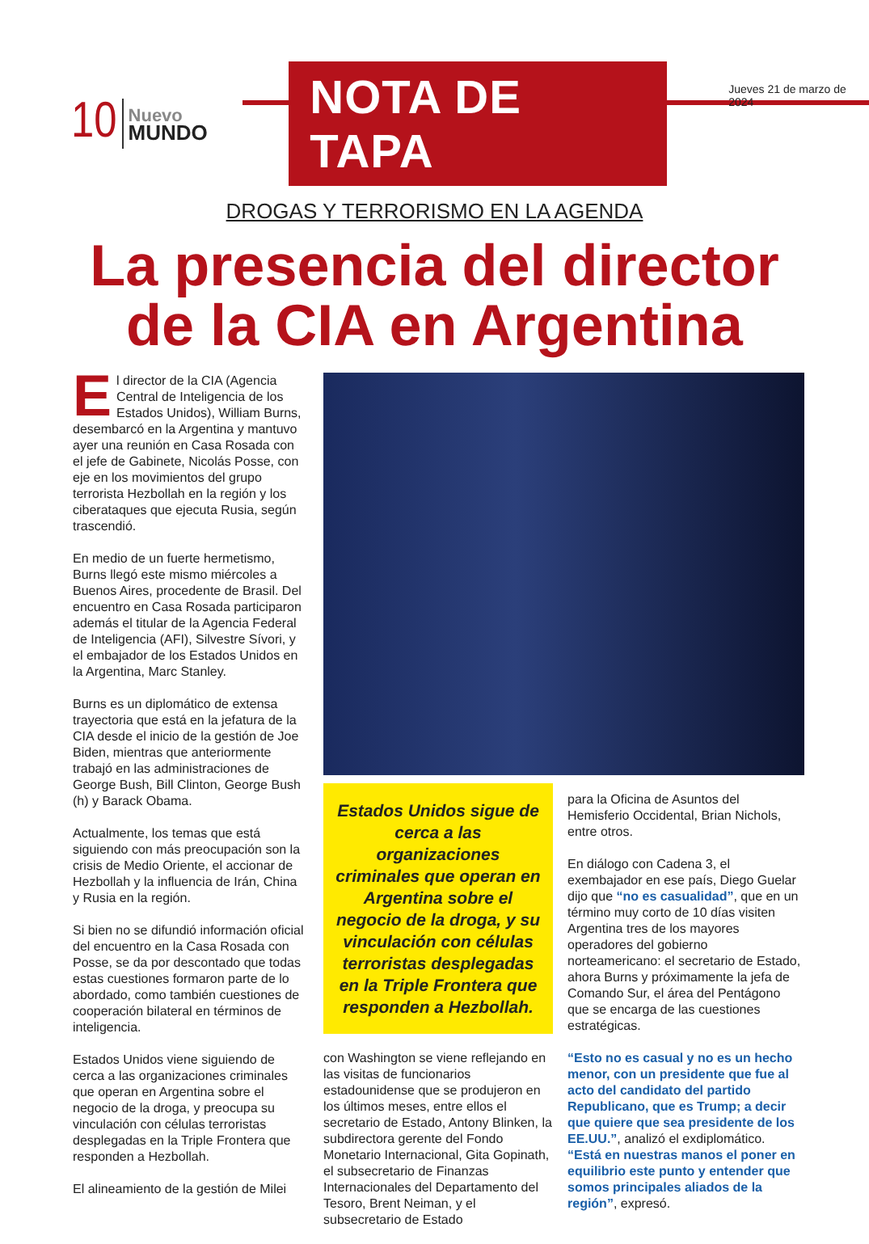10
Nuevo
MUNDO
NOTA DE TAPA
Jueves 21 de marzo de 2024
DROGAS Y TERRORISMO EN LA AGENDA
La presencia del director
de la CIA en Argentina
El director de la CIA (Agencia Central de Inteligencia de los Estados Unidos), William Burns, desembarcó en la Argentina y mantuvo ayer una reunión en Casa Rosada con el jefe de Gabinete, Nicolás Posse, con eje en los movimientos del grupo terrorista Hezbollah en la región y los ciberataques que ejecuta Rusia, según trascendió.
En medio de un fuerte hermetismo, Burns llegó este mismo miércoles a Buenos Aires, procedente de Brasil. Del encuentro en Casa Rosada participaron además el titular de la Agencia Federal de Inteligencia (AFI), Silvestre Sívori, y el embajador de los Estados Unidos en la Argentina, Marc Stanley.
Burns es un diplomático de extensa trayectoria que está en la jefatura de la CIA desde el inicio de la gestión de Joe Biden, mientras que anteriormente trabajó en las administraciones de George Bush, Bill Clinton, George Bush (h) y Barack Obama.
Actualmente, los temas que está siguiendo con más preocupación son la crisis de Medio Oriente, el accionar de Hezbollah y la influencia de Irán, China y Rusia en la región.
Si bien no se difundió información oficial del encuentro en la Casa Rosada con Posse, se da por descontado que todas estas cuestiones formaron parte de lo abordado, como también cuestiones de cooperación bilateral en términos de inteligencia.
Estados Unidos viene siguiendo de cerca a las organizaciones criminales que operan en Argentina sobre el negocio de la droga, y preocupa su vinculación con células terroristas desplegadas en la Triple Frontera que responden a Hezbollah.
El alineamiento de la gestión de Milei
Estados Unidos sigue de cerca a las organizaciones criminales que operan en Argentina sobre el negocio de la droga, y su vinculación con células terroristas desplegadas en la Triple Frontera que responden a Hezbollah.
con Washington se viene reflejando en las visitas de funcionarios estadounidense que se produjeron en los últimos meses, entre ellos el secretario de Estado, Antony Blinken, la subdirectora gerente del Fondo Monetario Internacional, Gita Gopinath, el subsecretario de Finanzas Internacionales del Departamento del Tesoro, Brent Neiman, y el subsecretario de Estado
para la Oficina de Asuntos del Hemisferio Occidental, Brian Nichols, entre otros.
En diálogo con Cadena 3, el exembajador en ese país, Diego Guelar dijo que “no es casualidad”, que en un término muy corto de 10 días visiten Argentina tres de los mayores operadores del gobierno norteamericano: el secretario de Estado, ahora Burns y próximamente la jefa de Comando Sur, el área del Pentágono que se encarga de las cuestiones estratégicas.
“Esto no es casual y no es un hecho menor, con un presidente que fue al acto del candidato del partido Republicano, que es Trump; a decir que quiere que sea presidente de los EE.UU.”, analizó el exdiplomático.
“Está en nuestras manos el poner en equilibrio este punto y entender que somos principales aliados de la región”, expresó.